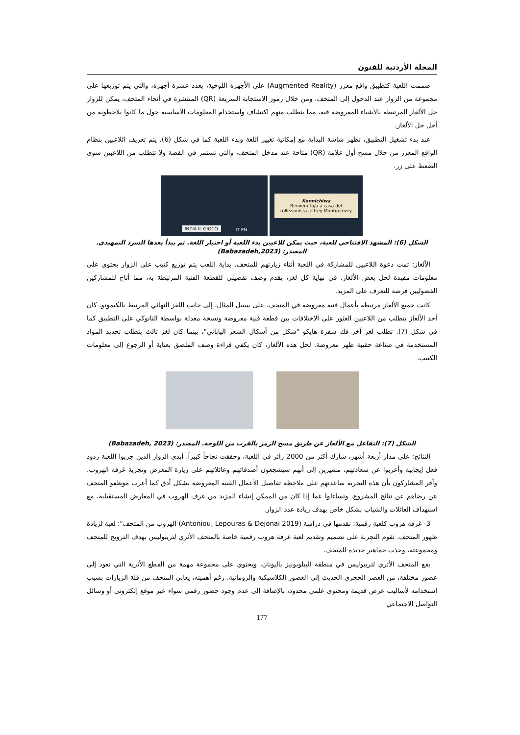المجلة الأردنية للفنون
صممت اللعبة كتطبيق واقع معزز (Augmented Reality) على الأجهزة اللوحية، بعدد عشرة أجهزة، والتي يتم توزيعها على مجموعة من الزوار عند الدخول إلى المتحف. ومن خلال رموز الاستجابة السريعة (QR) المنتشرة في أنحاء المتحف، يمكن للزوار حل الألغاز المرتبطة بالأشياء المعروضة فيه، مما يتطلب منهم اكتشاف واستخدام المعلومات الأساسية حول ما كانوا يلاحظونه من أجل حل الألغاز.
عند بدء تشغيل التطبيق، تظهر شاشة البداية مع إمكانية تغيير اللغة وبدء اللعبة كما في شكل (6). يتم تعريف اللاعبين بنظام الواقع المعزز من خلال مسح أول علامة (QR) متاحة عند مدخل المتحف، والتي تستمر في القصة ولا تتطلب من اللاعبين سوى الضغط على زر.
INZIA IL GIOCO IT EN
Konnichiwa
Benvenuto/a a casa del collezionista Jeffrey Montgomery.
الشكل (6): المشهد الافتتاحي للعبة، حيث يمكن للاعبين بدء اللعبة أو اختيار اللغة. ثم يبدأ بعدها السرد التمهيدي. المصدر: (Babazadeh,2023)
الألغاز: تمت دعوة اللاعبين للمشاركة في اللعبة أثناء زيارتهم للمتحف. بداية اللعب يتم توزيع كتيب على الزوار يحتوي على معلومات مفيدة لحل بعض الألغاز. في نهاية كل لغز، يقدم وصف تفصيلي للقطعة الفنية المرتبطة به، مما أتاح للمشاركين الفضوليين فرصة للتعرف على المزيد.
كانت جميع الألغاز مرتبطة بأعمال فنية معروضة في المتحف. على سبيل المثال، إلى جانب اللغز النهائي المرتبط بالكيمونو، كان أحد الألغاز يتطلب من اللاعبين العثور على الاختلافات بين قطعة فنية معروضة ونسخة معدلة بواسطة التانوكي على التطبيق كما في شكل (7). تطلب لغز آخر فك شفرة هايكو "شكل من أشكال الشعر الياباني"، بينما كان لغز ثالث يتطلب تحديد المواد المستخدمة في صناعة حقيبة ظهر معروضة. لحل هذه الألغاز، كان يكفي قراءة وصف الملصق بعناية أو الرجوع إلى معلومات الكتيب.
الشكل (7): التفاعل مع الألغاز عن طريق مسح الرمز بالقرب من اللوحة. المصدر: (Babazadeh, 2023)
النتائج: على مدار أربعة أشهر، شارك أكثر من 2000 زائر في اللعبة، وحققت نجاحاً كبيراً. أبدى الزوار الذين جربوا اللعبة ردود فعل إيجابية وأعربوا عن سعادتهم، مشيرين إلى أنهم سيشجعون أصدقائهم وعائلاتهم على زيارة المعرض وتجربة غرفة الهروب. وأقر المشاركون بأن هذه التجربة ساعدتهم على ملاحظة تفاصيل الأعمال الفنية المعروضة بشكل أدق كما أعرب موظفو المتحف عن رضاهم عن نتائج المشروع، وتساءلوا عما إذا كان من الممكن إنشاء المزيد من غرف الهروب في المعارض المستقبلية، مع استهداف العائلات والشباب بشكل خاص بهدف زيادة عدد الزوار.
3- غرفة هروب كلعبة رقمية: نقدمها في دراسة (Antoniou, Lepouras & Dejonai 2019) الهروب من المتحف": لعبة لزيادة ظهور المتحف. تقوم التجربة على تصميم وتقديم لعبة غرفة هروب رقمية خاصة بالمتحف الأثري لتريبوليس بهدف الترويج للمتحف ومجموعته، وجذب جماهير جديدة للمتحف.
يقع المتحف الأثري لتريبوليس في منطقة البيلوبونيز باليونان، ويحتوي على مجموعة مهمة من القطع الأثرية التي تعود إلى عصور مختلفة، من العصر الحجري الحديث إلى العصور الكلاسيكية والرومانية. رغم أهميته، يعاني المتحف من قلة الزيارات بسبب استخدامه لأساليب عرض قديمة ومحتوى علمي محدود، بالإضافة إلى عدم وجود حضور رقمي سواء عبر موقع إلكتروني أو وسائل التواصل الاجتماعي
177